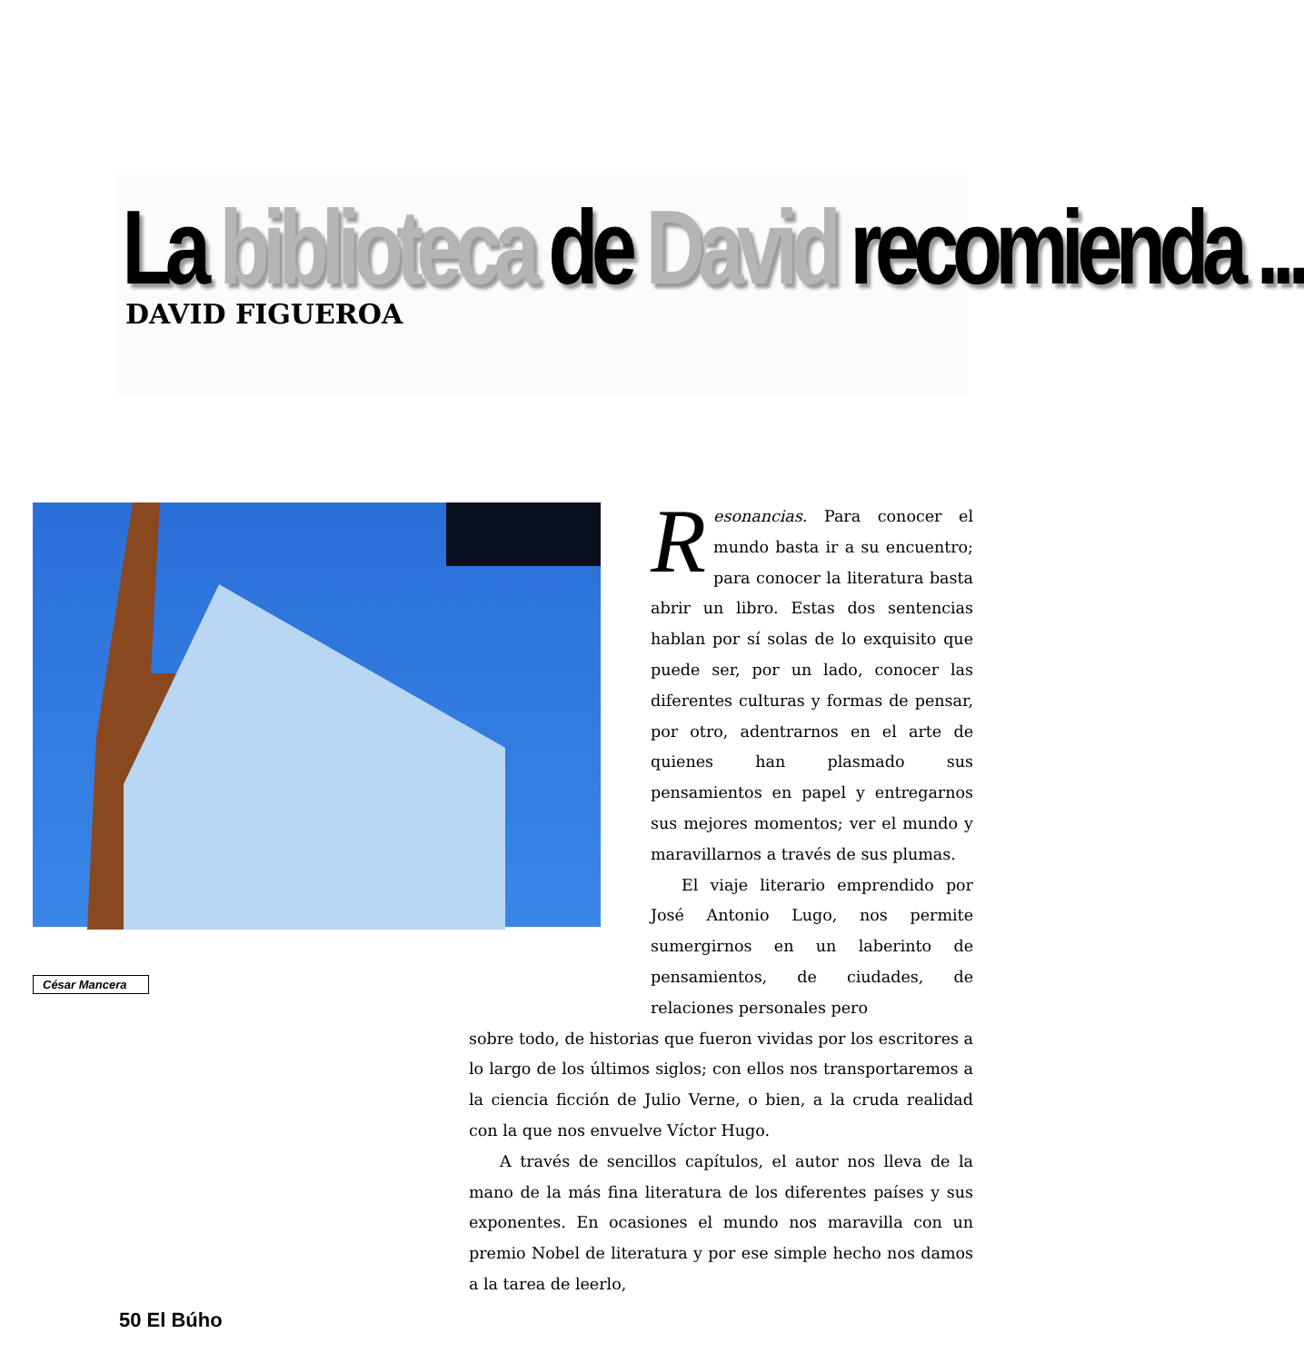La biblioteca de David recomienda ...
DAVID FIGUEROA
César Mancera
Resonancias. Para conocer el mundo basta ir a su encuentro; para conocer la literatura basta abrir un libro. Estas dos sentencias hablan por sí solas de lo exquisito que puede ser, por un lado, conocer las diferentes culturas y formas de pensar, por otro, adentrarnos en el arte de quienes han plasmado sus pensamientos en papel y entregarnos sus mejores momentos; ver el mundo y maravillarnos a través de sus plumas.
El viaje literario emprendido por José Antonio Lugo, nos permite sumergirnos en un laberinto de pensamientos, de ciudades, de relaciones personales pero
sobre todo, de historias que fueron vividas por los escritores a lo largo de los últimos siglos; con ellos nos transportaremos a la ciencia ficción de Julio Verne, o bien, a la cruda realidad con la que nos envuelve Víctor Hugo.
A través de sencillos capítulos, el autor nos lleva de la mano de la más fina literatura de los diferentes países y sus exponentes. En ocasiones el mundo nos maravilla con un premio Nobel de literatura y por ese simple hecho nos damos a la tarea de leerlo,
50 El Búho